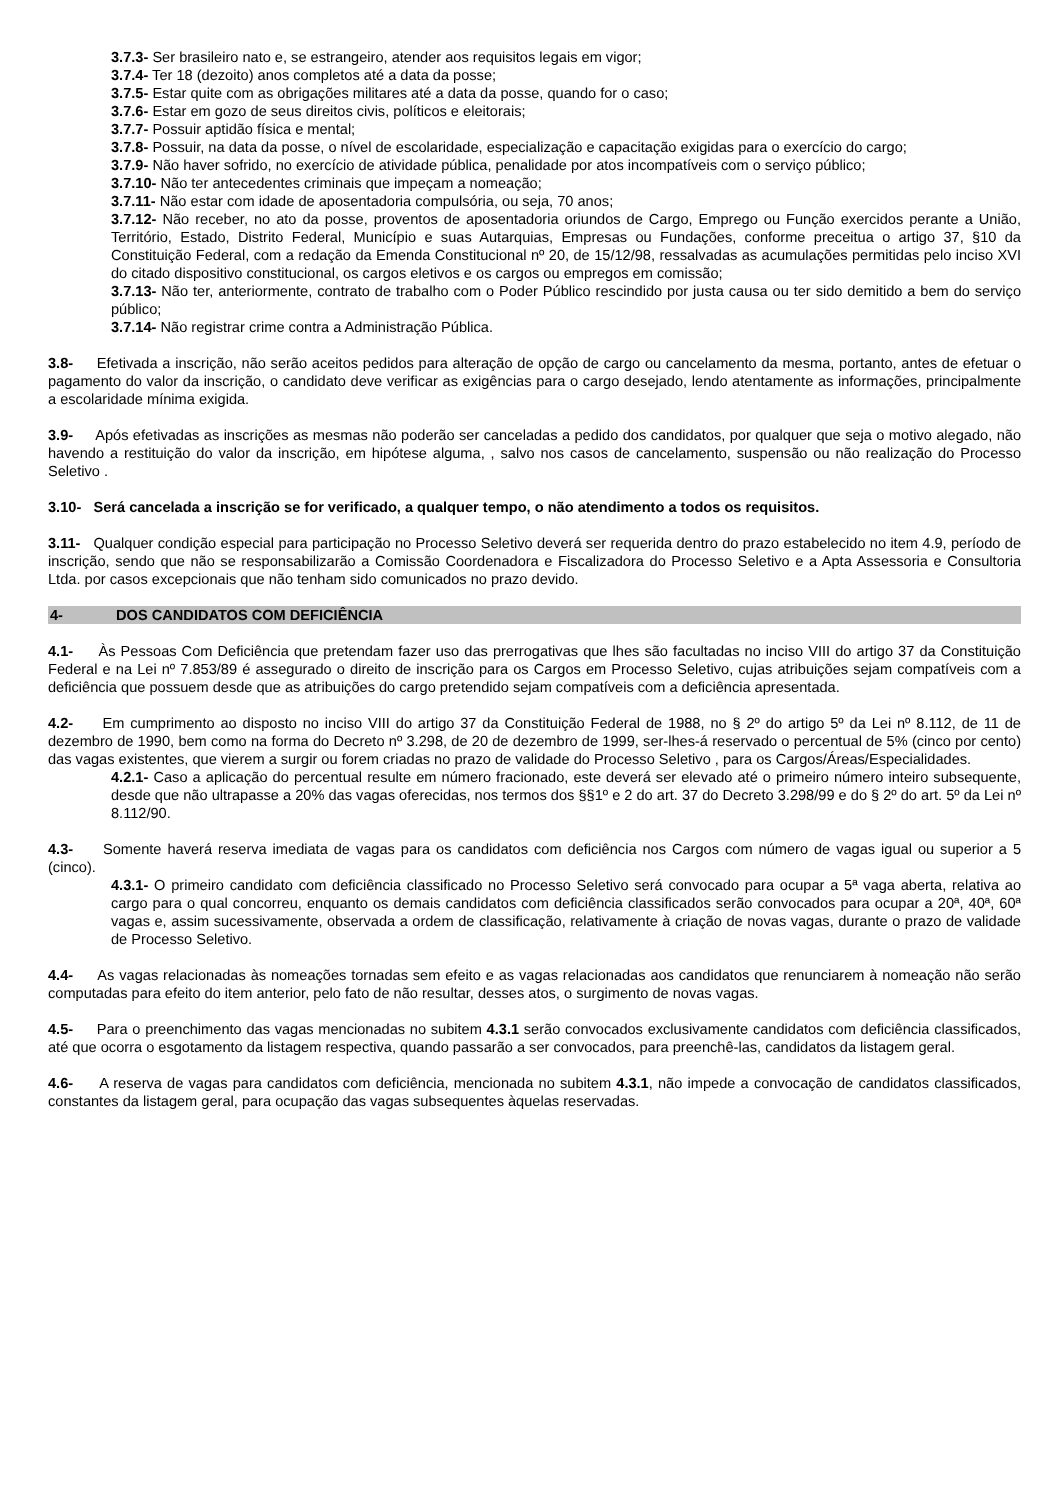3.7.3- Ser brasileiro nato e, se estrangeiro, atender aos requisitos legais em vigor;
3.7.4- Ter 18 (dezoito) anos completos até a data da posse;
3.7.5- Estar quite com as obrigações militares até a data da posse, quando for o caso;
3.7.6- Estar em gozo de seus direitos civis, políticos e eleitorais;
3.7.7- Possuir aptidão física e mental;
3.7.8- Possuir, na data da posse, o nível de escolaridade, especialização e capacitação exigidas para o exercício do cargo;
3.7.9- Não haver sofrido, no exercício de atividade pública, penalidade por atos incompatíveis com o serviço público;
3.7.10- Não ter antecedentes criminais que impeçam a nomeação;
3.7.11- Não estar com idade de aposentadoria compulsória, ou seja, 70 anos;
3.7.12- Não receber, no ato da posse, proventos de aposentadoria oriundos de Cargo, Emprego ou Função exercidos perante a União, Território, Estado, Distrito Federal, Município e suas Autarquias, Empresas ou Fundações, conforme preceitua o artigo 37, §10 da Constituição Federal, com a redação da Emenda Constitucional nº 20, de 15/12/98, ressalvadas as acumulações permitidas pelo inciso XVI do citado dispositivo constitucional, os cargos eletivos e os cargos ou empregos em comissão;
3.7.13- Não ter, anteriormente, contrato de trabalho com o Poder Público rescindido por justa causa ou ter sido demitido a bem do serviço público;
3.7.14- Não registrar crime contra a Administração Pública.
3.8- Efetivada a inscrição, não serão aceitos pedidos para alteração de opção de cargo ou cancelamento da mesma, portanto, antes de efetuar o pagamento do valor da inscrição, o candidato deve verificar as exigências para o cargo desejado, lendo atentamente as informações, principalmente a escolaridade mínima exigida.
3.9- Após efetivadas as inscrições as mesmas não poderão ser canceladas a pedido dos candidatos, por qualquer que seja o motivo alegado, não havendo a restituição do valor da inscrição, em hipótese alguma, , salvo nos casos de cancelamento, suspensão ou não realização do Processo Seletivo .
3.10- Será cancelada a inscrição se for verificado, a qualquer tempo, o não atendimento a todos os requisitos.
3.11- Qualquer condição especial para participação no Processo Seletivo deverá ser requerida dentro do prazo estabelecido no item 4.9, período de inscrição, sendo que não se responsabilizarão a Comissão Coordenadora e Fiscalizadora do Processo Seletivo e a Apta Assessoria e Consultoria Ltda. por casos excepcionais que não tenham sido comunicados no prazo devido.
4- DOS CANDIDATOS COM DEFICIÊNCIA
4.1- Às Pessoas Com Deficiência que pretendam fazer uso das prerrogativas que lhes são facultadas no inciso VIII do artigo 37 da Constituição Federal e na Lei nº 7.853/89 é assegurado o direito de inscrição para os Cargos em Processo Seletivo, cujas atribuições sejam compatíveis com a deficiência que possuem desde que as atribuições do cargo pretendido sejam compatíveis com a deficiência apresentada.
4.2- Em cumprimento ao disposto no inciso VIII do artigo 37 da Constituição Federal de 1988, no § 2º do artigo 5º da Lei nº 8.112, de 11 de dezembro de 1990, bem como na forma do Decreto nº 3.298, de 20 de dezembro de 1999, ser-lhes-á reservado o percentual de 5% (cinco por cento) das vagas existentes, que vierem a surgir ou forem criadas no prazo de validade do Processo Seletivo , para os Cargos/Áreas/Especialidades.
4.2.1- Caso a aplicação do percentual resulte em número fracionado, este deverá ser elevado até o primeiro número inteiro subsequente, desde que não ultrapasse a 20% das vagas oferecidas, nos termos dos §§1º e 2 do art. 37 do Decreto 3.298/99 e do § 2º do art. 5º da Lei nº 8.112/90.
4.3- Somente haverá reserva imediata de vagas para os candidatos com deficiência nos Cargos com número de vagas igual ou superior a 5 (cinco).
4.3.1- O primeiro candidato com deficiência classificado no Processo Seletivo será convocado para ocupar a 5ª vaga aberta, relativa ao cargo para o qual concorreu, enquanto os demais candidatos com deficiência classificados serão convocados para ocupar a 20ª, 40ª, 60ª vagas e, assim sucessivamente, observada a ordem de classificação, relativamente à criação de novas vagas, durante o prazo de validade de Processo Seletivo.
4.4- As vagas relacionadas às nomeações tornadas sem efeito e as vagas relacionadas aos candidatos que renunciarem à nomeação não serão computadas para efeito do item anterior, pelo fato de não resultar, desses atos, o surgimento de novas vagas.
4.5- Para o preenchimento das vagas mencionadas no subitem 4.3.1 serão convocados exclusivamente candidatos com deficiência classificados, até que ocorra o esgotamento da listagem respectiva, quando passarão a ser convocados, para preenchê-las, candidatos da listagem geral.
4.6- A reserva de vagas para candidatos com deficiência, mencionada no subitem 4.3.1, não impede a convocação de candidatos classificados, constantes da listagem geral, para ocupação das vagas subsequentes àquelas reservadas.